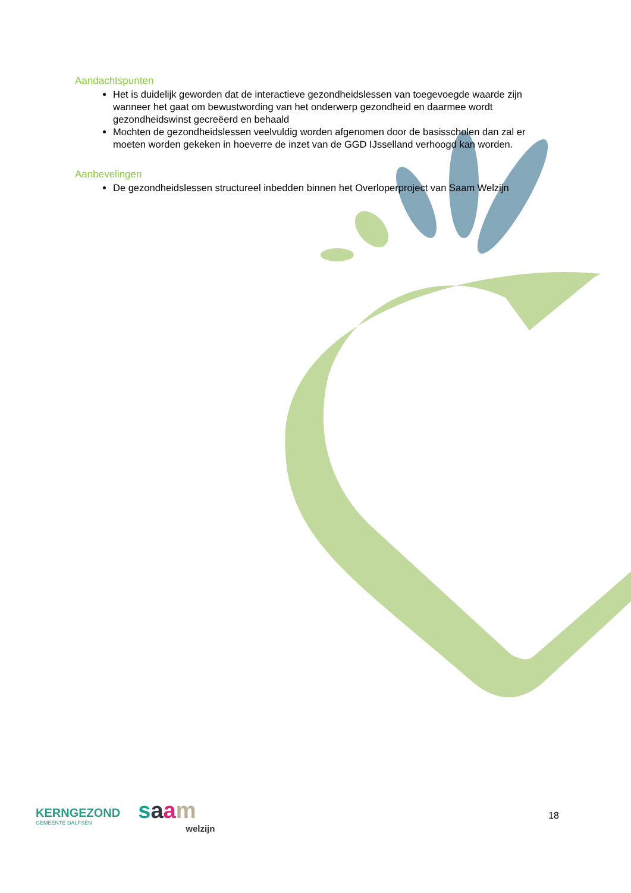Aandachtspunten
Het is duidelijk geworden dat de interactieve gezondheidslessen van toegevoegde waarde zijn wanneer het gaat om bewustwording van het onderwerp gezondheid en daarmee wordt gezondheidswinst gecreëerd en behaald
Mochten de gezondheidslessen veelvuldig worden afgenomen door de basisscholen dan zal er moeten worden gekeken in hoeverre de inzet van de GGD IJsselland verhoogd kan worden.
Aanbevelingen
De gezondheidslessen structureel inbedden binnen het Overloperproject van Saam Welzijn
KERNGEZOND
GEMEENTE DALFSEN
saam
welzijn
18